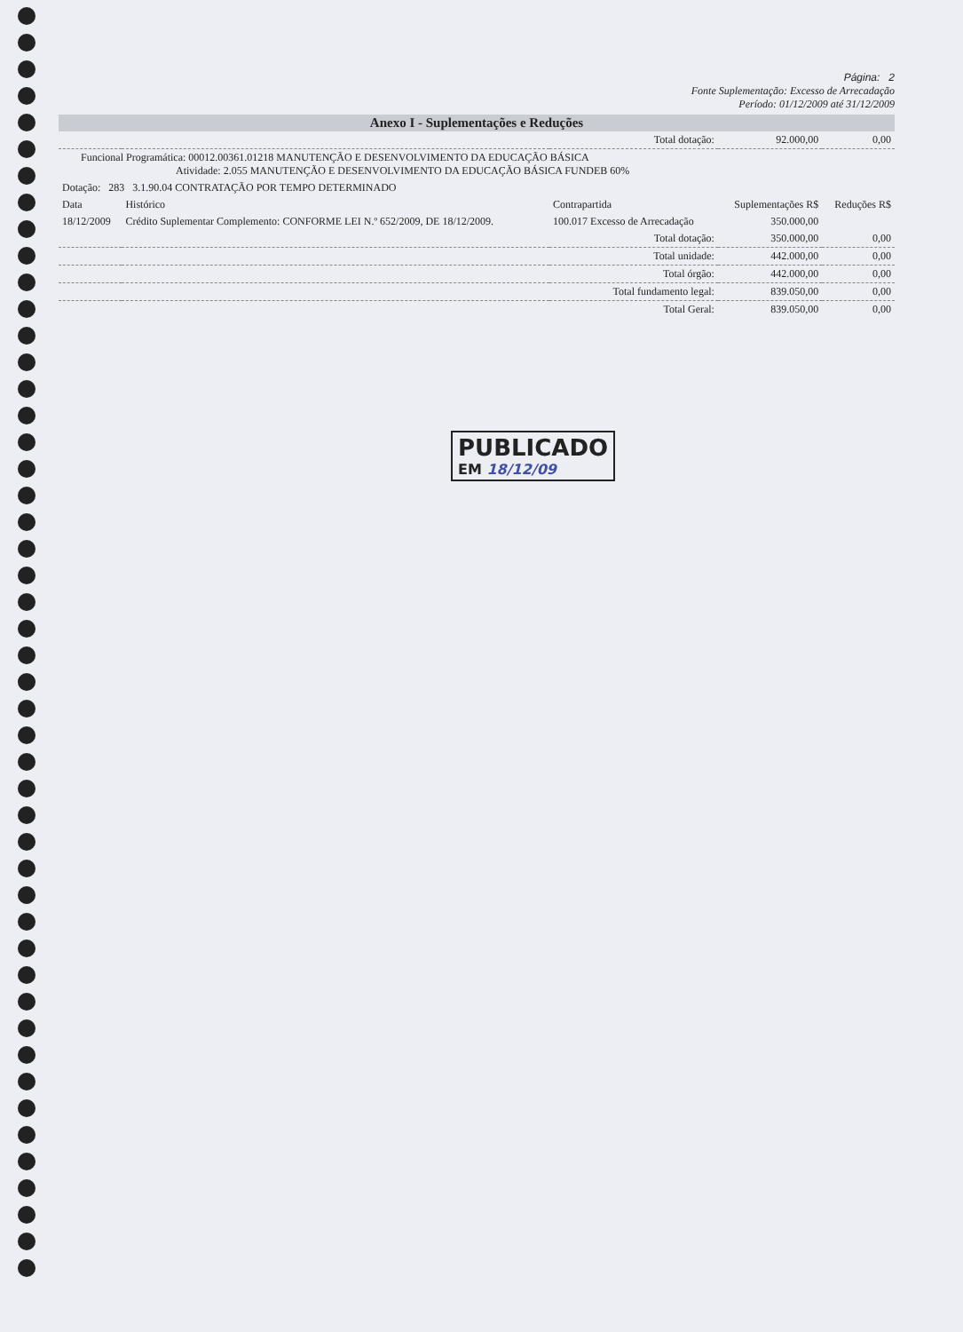Página: 2
Fonte Suplementação: Excesso de Arrecadação
Período: 01/12/2009 até 31/12/2009
Anexo I - Suplementações e Reduções
| Total dotação: | | | 92.000,00 | 0,00 |
| Funcional Programática: 00012.00361.01218 MANUTENÇÃO E DESENVOLVIMENTO DA EDUCAÇÃO BÁSICA Atividade: 2.055 MANUTENÇÃO E DESENVOLVIMENTO DA EDUCAÇÃO BÁSICA FUNDEB 60% | | | | |
| Dotação: 283 3.1.90.04 CONTRATAÇÃO POR TEMPO DETERMINADO | | | | |
| Data | Histórico | Contrapartida | Suplementações R$ | Reduções R$ |
| 18/12/2009 | Crédito Suplementar Complemento: CONFORME LEI N.º 652/2009, DE 18/12/2009. | 100.017 Excesso de Arrecadação | 350.000,00 | |
| Total dotação: | | | 350.000,00 | 0,00 |
| Total unidade: | | | 442.000,00 | 0,00 |
| Total órgão: | | | 442.000,00 | 0,00 |
| Total fundamento legal: | | | 839.050,00 | 0,00 |
| Total Geral: | | | 839.050,00 | 0,00 |
PUBLICADO
EM 18/12/09